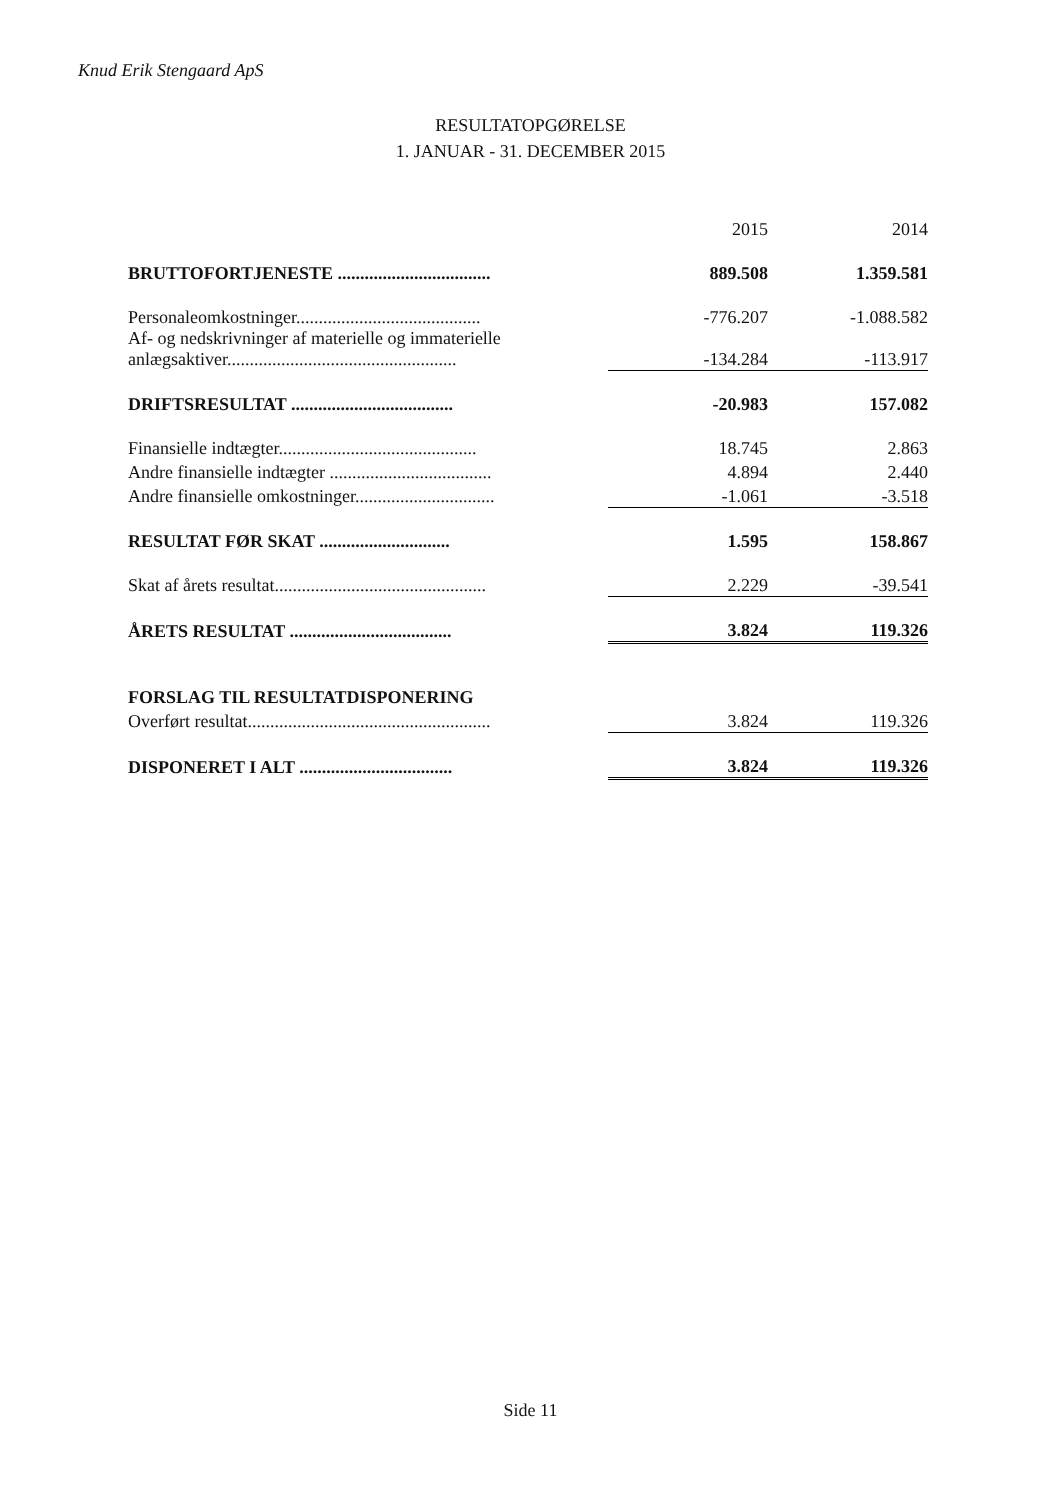Knud Erik Stengaard ApS
RESULTATOPGØRELSE
1. JANUAR - 31. DECEMBER 2015
| | 2015 | 2014 |
| --- | --- | --- |
| BRUTTOFORTJENESTE .................................. | 889.508 | 1.359.581 |
| Personaleomkostninger......................................... | -776.207 | -1.088.582 |
| Af- og nedskrivninger af materielle og immaterielle anlægsaktiver................................................... | -134.284 | -113.917 |
| DRIFTSRESULTAT .................................... | -20.983 | 157.082 |
| Finansielle indtægter............................................ | 18.745 | 2.863 |
| Andre finansielle indtægter .................................... | 4.894 | 2.440 |
| Andre finansielle omkostninger............................... | -1.061 | -3.518 |
| RESULTAT FØR SKAT ............................. | 1.595 | 158.867 |
| Skat af årets resultat............................................... | 2.229 | -39.541 |
| ÅRETS RESULTAT .................................... | 3.824 | 119.326 |
| FORSLAG TIL RESULTATDISPONERING | | |
| Overført resultat...................................................... | 3.824 | 119.326 |
| DISPONERET I ALT .................................. | 3.824 | 119.326 |
Side 11